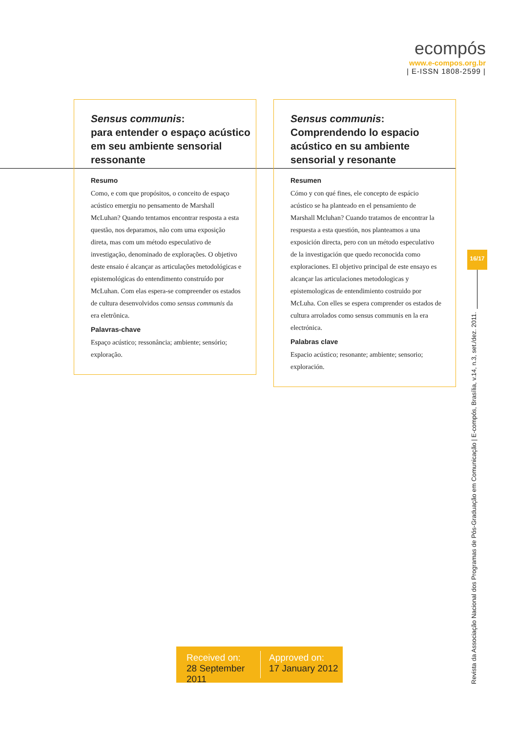ecompós
www.e-compos.org.br
| E-ISSN 1808-2599 |
Sensus communis:
para entender o espaço acústico em seu ambiente sensorial ressonante
Resumo
Como, e com que propósitos, o conceito de espaço acústico emergiu no pensamento de Marshall McLuhan? Quando tentamos encontrar resposta a esta questão, nos deparamos, não com uma exposição direta, mas com um método especulativo de investigação, denominado de explorações. O objetivo deste ensaio é alcançar as articulações metodológicas e epistemológicas do entendimento construído por McLuhan. Com elas espera-se compreender os estados de cultura desenvolvidos como sensus communis da era eletrônica.
Palavras-chave
Espaço acústico; ressonância; ambiente; sensório; exploração.
Sensus communis:
Comprendendo lo espacio acústico en su ambiente sensorial y resonante
Resumen
Cómo y con qué fines, ele concepto de espácio acústico se ha planteado en el pensamiento de Marshall Mcluhan? Cuando tratamos de encontrar la respuesta a esta questión, nos planteamos a una exposición directa, pero con un método especulativo de la investigación que quedo reconocida como exploraciones. El objetivo principal de este ensayo es alcançar las articulaciones metodologicas y epistemologicas de entendimiento costruido por McLuha. Con elles se espera comprender os estados de cultura arrolados como sensus communis en la era electrónica.
Palabras clave
Espacio acústico; resonante; ambiente; sensorio; exploración.
16/17
Revista da Associação Nacional dos Programas de Pós-Graduação em Comunicação | E-compós, Brasília, v.14, n.3, set./dez. 2011.
Received on:
28 September 2011
Approved on:
17 January 2012